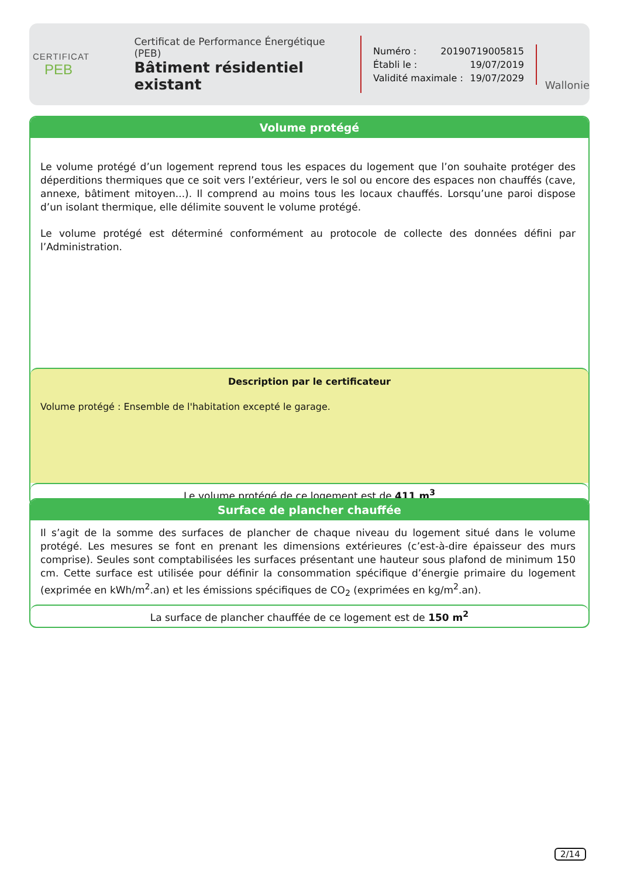CERTIFICAT
PEB
Certificat de Performance Énergétique (PEB)
Bâtiment résidentiel existant
Numéro : 20190719005815
Établi le : 19/07/2019
Validité maximale : 19/07/2029
Wallonie
Volume protégé
Le volume protégé d’un logement reprend tous les espaces du logement que l’on souhaite protéger des déperditions thermiques que ce soit vers l’extérieur, vers le sol ou encore des espaces non chauffés (cave, annexe, bâtiment mitoyen...). Il comprend au moins tous les locaux chauffés. Lorsqu’une paroi dispose d’un isolant thermique, elle délimite souvent le volume protégé.
Le volume protégé est déterminé conformément au protocole de collecte des données défini par l’Administration.
Description par le certificateur
Volume protégé : Ensemble de l'habitation excepté le garage.
Le volume protégé de ce logement est de 411 m<sup>3</sup>
Surface de plancher chauffée
Il s’agit de la somme des surfaces de plancher de chaque niveau du logement situé dans le volume protégé. Les mesures se font en prenant les dimensions extérieures (c’est-à-dire épaisseur des murs comprise). Seules sont comptabilisées les surfaces présentant une hauteur sous plafond de minimum 150 cm. Cette surface est utilisée pour définir la consommation spécifique d’énergie primaire du logement (exprimée en kWh/m<sup>2</sup>.an) et les émissions spécifiques de CO<sub>2</sub> (exprimées en kg/m<sup>2</sup>.an).
La surface de plancher chauffée de ce logement est de 150 m<sup>2</sup>
2/14